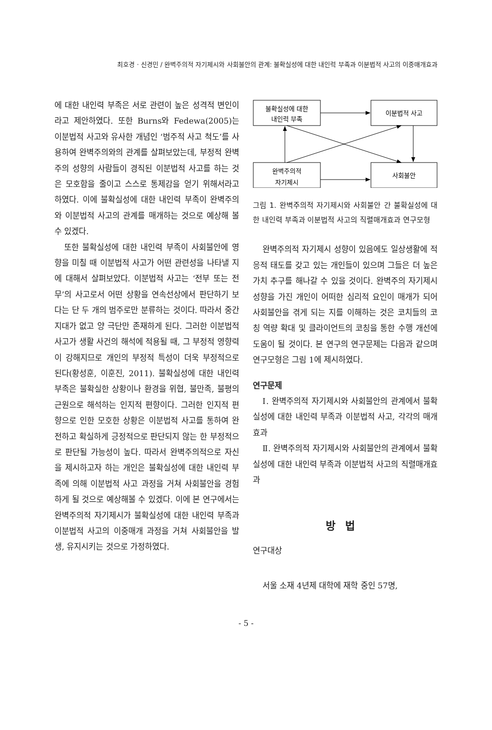최호경 · 신경민 / 완벽주의적 자기제시와 사회불안의 관계: 불확실성에 대한 내인력 부족과 이분법적 사고의 이중매개효과
에 대한 내인력 부족은 서로 관련이 높은 성격적 변인이라고 제안하였다. 또한 Burns와 Fedewa(2005)는 이분법적 사고와 유사한 개념인 ‘범주적 사고 척도’를 사용하여 완벽주의와의 관계를 살펴보았는데, 부정적 완벽주의 성향의 사람들이 경직된 이분법적 사고를 하는 것은 모호함을 줄이고 스스로 통제감을 얻기 위해서라고 하였다. 이에 불확실성에 대한 내인력 부족이 완벽주의와 이분법적 사고의 관계를 매개하는 것으로 예상해 볼 수 있겠다.
또한 불확실성에 대한 내인력 부족이 사회불안에 영향을 미칠 때 이분법적 사고가 어떤 관련성을 나타낼 지에 대해서 살펴보았다. 이분법적 사고는 ‘전부 또는 전무’의 사고로서 어떤 상황을 연속선상에서 판단하기 보다는 단 두 개의 범주로만 분류하는 것이다. 따라서 중간지대가 없고 양 극단만 존재하게 된다. 그러한 이분법적 사고가 생활 사건의 해석에 적용될 때, 그 부정적 영향력이 강해지므로 개인의 부정적 특성이 더욱 부정적으로 된다(황성훈, 이훈진, 2011). 불확실성에 대한 내인력 부족은 불확실한 상황이나 환경을 위협, 불만족, 불평의 근원으로 해석하는 인지적 편향이다. 그러한 인지적 편향으로 인한 모호한 상황은 이분법적 사고를 통하여 완전하고 확실하게 긍정적으로 판단되지 않는 한 부정적으로 판단될 가능성이 높다. 따라서 완벽주의적으로 자신을 제시하고자 하는 개인은 불확실성에 대한 내인력 부족에 의해 이분법적 사고 과정을 거쳐 사회불안을 경험하게 될 것으로 예상해볼 수 있겠다. 이에 본 연구에서는 완벽주의적 자기제시가 불확실성에 대한 내인력 부족과 이분법적 사고의 이중매개 과정을 거쳐 사회불안을 발생, 유지시키는 것으로 가정하였다.
불확실성에 대한
내인력 부족
이분법적 사고
완벽주의적
자기제시
사회불안
그림 1. 완벽주의적 자기제시와 사회불안 간 불확실성에 대한 내인력 부족과 이분법적 사고의 직렬매개효과 연구모형
완벽주의적 자기제시 성향이 있음에도 일상생활에 적응적 태도를 갖고 있는 개인들이 있으며 그들은 더 높은 가치 추구를 해나갈 수 있을 것이다. 완벽주의 자기제시 성향을 가진 개인이 어떠한 심리적 요인이 매개가 되어 사회불안을 겪게 되는 지를 이해하는 것은 코치들의 코칭 역량 확대 및 클라이언트의 코칭을 통한 수행 개선에 도움이 될 것이다. 본 연구의 연구문제는 다음과 같으며 연구모형은 그림 1에 제시하였다.
연구문제
Ⅰ. 완벽주의적 자기제시와 사회불안의 관계에서 불확실성에 대한 내인력 부족과 이분법적 사고, 각각의 매개효과
Ⅱ. 완벽주의적 자기제시와 사회불안의 관계에서 불확실성에 대한 내인력 부족과 이분법적 사고의 직렬매개효과
방법
연구대상
서울 소재 4년제 대학에 재학 중인 57명,
- 5 -